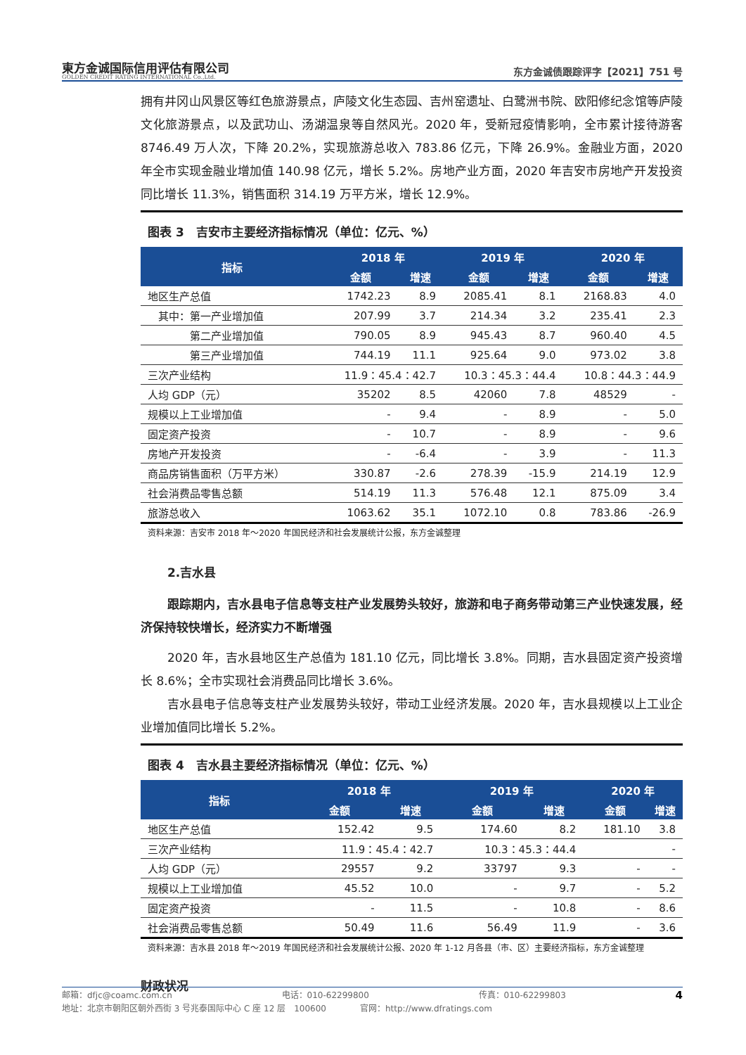東方金诚国际信用评估有限公司
GOLDEN CREDIT RATING INTERNATIONAL Co.,Ltd.
东方金诚债跟踪评字【2021】751 号
拥有井冈山风景区等红色旅游景点，庐陵文化生态园、吉州窑遗址、白鹭洲书院、欧阳修纪念馆等庐陵文化旅游景点，以及武功山、汤湖温泉等自然风光。2020 年，受新冠疫情影响，全市累计接待游客 8746.49 万人次，下降 20.2%，实现旅游总收入 783.86 亿元，下降 26.9%。金融业方面，2020 年全市实现金融业增加值 140.98 亿元，增长 5.2%。房地产业方面，2020 年吉安市房地产开发投资同比增长 11.3%，销售面积 314.19 万平方米，增长 12.9%。
图表 3　吉安市主要经济指标情况（单位：亿元、%）
| 指标 | 2018 年 | | 2019 年 | | 2020 年 | |
| --- | --- | --- | --- | --- | --- | --- |
| | 金额 | 增速 | 金额 | 增速 | 金额 | 增速 |
| 地区生产总值 | 1742.23 | 8.9 | 2085.41 | 8.1 | 2168.83 | 4.0 |
| 其中：第一产业增加值 | 207.99 | 3.7 | 214.34 | 3.2 | 235.41 | 2.3 |
| 第二产业增加值 | 790.05 | 8.9 | 945.43 | 8.7 | 960.40 | 4.5 |
| 第三产业增加值 | 744.19 | 11.1 | 925.64 | 9.0 | 973.02 | 3.8 |
| 三次产业结构 | 11.9：45.4：42.7 | | 10.3：45.3：44.4 | | 10.8：44.3：44.9 | |
| 人均 GDP（元） | 35202 | 8.5 | 42060 | 7.8 | 48529 | - |
| 规模以上工业增加值 | - | 9.4 | - | 8.9 | - | 5.0 |
| 固定资产投资 | - | 10.7 | - | 8.9 | - | 9.6 |
| 房地产开发投资 | - | -6.4 | - | 3.9 | - | 11.3 |
| 商品房销售面积（万平方米） | 330.87 | -2.6 | 278.39 | -15.9 | 214.19 | 12.9 |
| 社会消费品零售总额 | 514.19 | 11.3 | 576.48 | 12.1 | 875.09 | 3.4 |
| 旅游总收入 | 1063.62 | 35.1 | 1072.10 | 0.8 | 783.86 | -26.9 |
资料来源：吉安市 2018 年～2020 年国民经济和社会发展统计公报，东方金诚整理
2.吉水县
跟踪期内，吉水县电子信息等支柱产业发展势头较好，旅游和电子商务带动第三产业快速发展，经济保持较快增长，经济实力不断增强
2020 年，吉水县地区生产总值为 181.10 亿元，同比增长 3.8%。同期，吉水县固定资产投资增长 8.6%；全市实现社会消费品同比增长 3.6%。
吉水县电子信息等支柱产业发展势头较好，带动工业经济发展。2020 年，吉水县规模以上工业企业增加值同比增长 5.2%。
图表 4　吉水县主要经济指标情况（单位：亿元、%）
| 指标 | 2018 年 | | 2019 年 | | 2020 年 | |
| --- | --- | --- | --- | --- | --- | --- |
| | 金额 | 增速 | 金额 | 增速 | 金额 | 增速 |
| 地区生产总值 | 152.42 | 9.5 | 174.60 | 8.2 | 181.10 | 3.8 |
| 三次产业结构 | 11.9：45.4：42.7 | | 10.3：45.3：44.4 | | - | |
| 人均 GDP（元） | 29557 | 9.2 | 33797 | 9.3 | - | - |
| 规模以上工业增加值 | 45.52 | 10.0 | - | 9.7 | - | 5.2 |
| 固定资产投资 | - | 11.5 | - | 10.8 | - | 8.6 |
| 社会消费品零售总额 | 50.49 | 11.6 | 56.49 | 11.9 | - | 3.6 |
资料来源：吉水县 2018 年～2019 年国民经济和社会发展统计公报、2020 年 1-12 月各县（市、区）主要经济指标，东方金诚整理
财政状况
邮箱：dfjc@coamc.com.cn 电话：010-62299800 传真：010-62299803 4
地址：北京市朝阳区朝外西街 3 号兆泰国际中心 C 座 12 层　100600　　　　官网：http://www.dfratings.com